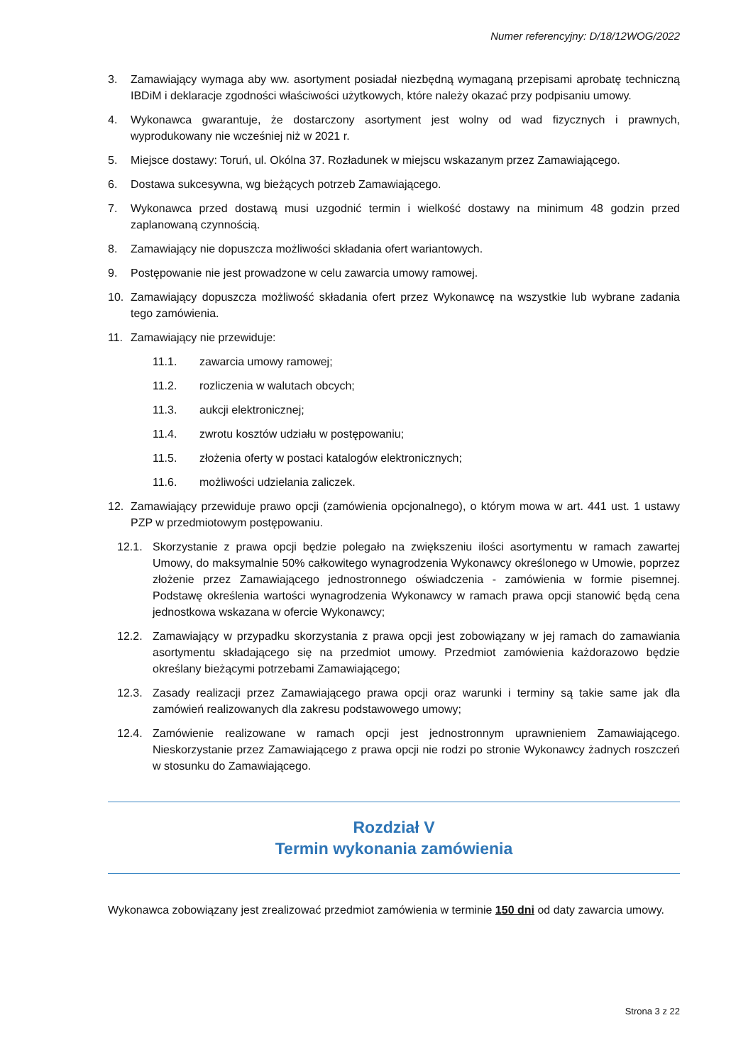Numer referencyjny: D/18/12WOG/2022
3. Zamawiający wymaga aby ww. asortyment posiadał niezbędną wymaganą przepisami aprobatę techniczną IBDiM i deklaracje zgodności właściwości użytkowych, które należy okazać przy podpisaniu umowy.
4. Wykonawca gwarantuje, że dostarczony asortyment jest wolny od wad fizycznych i prawnych, wyprodukowany nie wcześniej niż w 2021 r.
5. Miejsce dostawy: Toruń, ul. Okólna 37. Rozładunek w miejscu wskazanym przez Zamawiającego.
6. Dostawa sukcesywna, wg bieżących potrzeb Zamawiającego.
7. Wykonawca przed dostawą musi uzgodnić termin i wielkość dostawy na minimum 48 godzin przed zaplanowaną czynnością.
8. Zamawiający nie dopuszcza możliwości składania ofert wariantowych.
9. Postępowanie nie jest prowadzone w celu zawarcia umowy ramowej.
10. Zamawiający dopuszcza możliwość składania ofert przez Wykonawcę na wszystkie lub wybrane zadania tego zamówienia.
11. Zamawiający nie przewiduje:
11.1. zawarcia umowy ramowej;
11.2. rozliczenia w walutach obcych;
11.3. aukcji elektronicznej;
11.4. zwrotu kosztów udziału w postępowaniu;
11.5. złożenia oferty w postaci katalogów elektronicznych;
11.6. możliwości udzielania zaliczek.
12. Zamawiający przewiduje prawo opcji (zamówienia opcjonalnego), o którym mowa w art. 441 ust. 1 ustawy PZP w przedmiotowym postępowaniu.
12.1. Skorzystanie z prawa opcji będzie polegało na zwiększeniu ilości asortymentu w ramach zawartej Umowy, do maksymalnie 50% całkowitego wynagrodzenia Wykonawcy określonego w Umowie, poprzez złożenie przez Zamawiającego jednostronnego oświadczenia - zamówienia w formie pisemnej. Podstawę określenia wartości wynagrodzenia Wykonawcy w ramach prawa opcji stanowić będą cena jednostkowa wskazana w ofercie Wykonawcy;
12.2. Zamawiający w przypadku skorzystania z prawa opcji jest zobowiązany w jej ramach do zamawiania asortymentu składającego się na przedmiot umowy. Przedmiot zamówienia każdorazowo będzie określany bieżącymi potrzebami Zamawiającego;
12.3. Zasady realizacji przez Zamawiającego prawa opcji oraz warunki i terminy są takie same jak dla zamówień realizowanych dla zakresu podstawowego umowy;
12.4. Zamówienie realizowane w ramach opcji jest jednostronnym uprawnieniem Zamawiającego. Nieskorzystanie przez Zamawiającego z prawa opcji nie rodzi po stronie Wykonawcy żadnych roszczeń w stosunku do Zamawiającego.
Rozdział V
Termin wykonania zamówienia
Wykonawca zobowiązany jest zrealizować przedmiot zamówienia w terminie 150 dni od daty zawarcia umowy.
Strona 3 z 22